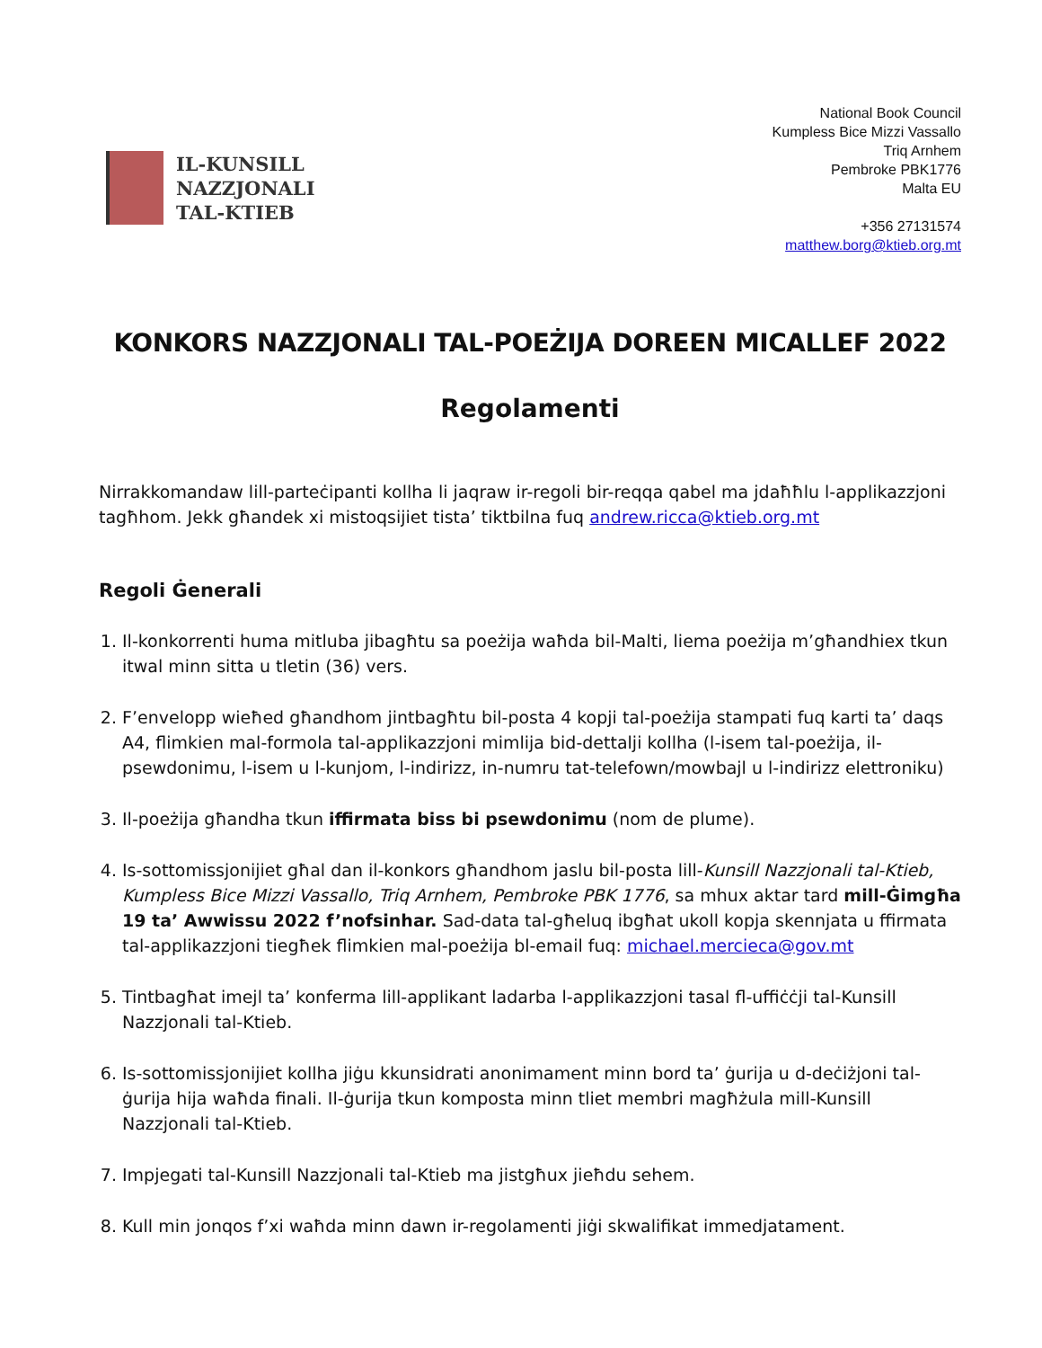IL-KUNSILL
NAZZJONALI
TAL-KTIEB
National Book Council
Kumpless Bice Mizzi Vassallo
Triq Arnhem
Pembroke PBK1776
Malta EU
+356 27131574
matthew.borg@ktieb.org.mt
KONKORS NAZZJONALI TAL-POEŻIJA DOREEN MICALLEF 2022
Regolamenti
Nirrakkomandaw lill-parteċipanti kollha li jaqraw ir-regoli bir-reqqa qabel ma jdaħħlu l-applikazzjoni tagħhom. Jekk għandek xi mistoqsijiet tista’ tiktbilna fuq andrew.ricca@ktieb.org.mt
Regoli Ġenerali
1. Il-konkorrenti huma mitluba jibagħtu sa poeżija waħda bil-Malti, liema poeżija m’għandhiex tkun itwal minn sitta u tletin (36) vers.
2. F’envelopp wieħed għandhom jintbagħtu bil-posta 4 kopji tal-poeżija stampati fuq karti ta’ daqs A4, flimkien mal-formola tal-applikazzjoni mimlija bid-dettalji kollha (l-isem tal-poeżija, il-psewdonimu, l-isem u l-kunjom, l-indirizz, in-numru tat-telefown/mowbajl u l-indirizz elettroniku)
3. Il-poeżija għandha tkun iffirmata biss bi psewdonimu (nom de plume).
4. Is-sottomissjonijiet għal dan il-konkors għandhom jaslu bil-posta lill-Kunsill Nazzjonali tal-Ktieb, Kumpless Bice Mizzi Vassallo, Triq Arnhem, Pembroke PBK 1776, sa mhux aktar tard mill-Ġimgħa 19 ta’ Awwissu 2022 f’nofsinhar. Sad-data tal-għeluq ibgħat ukoll kopja skennjata u ffirmata tal-applikazzjoni tiegħek flimkien mal-poeżija bl-email fuq: michael.mercieca@gov.mt
5. Tintbagħat imejl ta’ konferma lill-applikant ladarba l-applikazzjoni tasal fl-uffiċċji tal-Kunsill Nazzjonali tal-Ktieb.
6. Is-sottomissjonijiet kollha jiġu kkunsidrati anonimament minn bord ta’ ġurija u d-deċiżjoni tal-ġurija hija waħda finali. Il-ġurija tkun komposta minn tliet membri magħżula mill-Kunsill Nazzjonali tal-Ktieb.
7. Impjegati tal-Kunsill Nazzjonali tal-Ktieb ma jistgħux jieħdu sehem.
8. Kull min jonqos f’xi waħda minn dawn ir-regolamenti jiġi skwalifikat immedjatament.